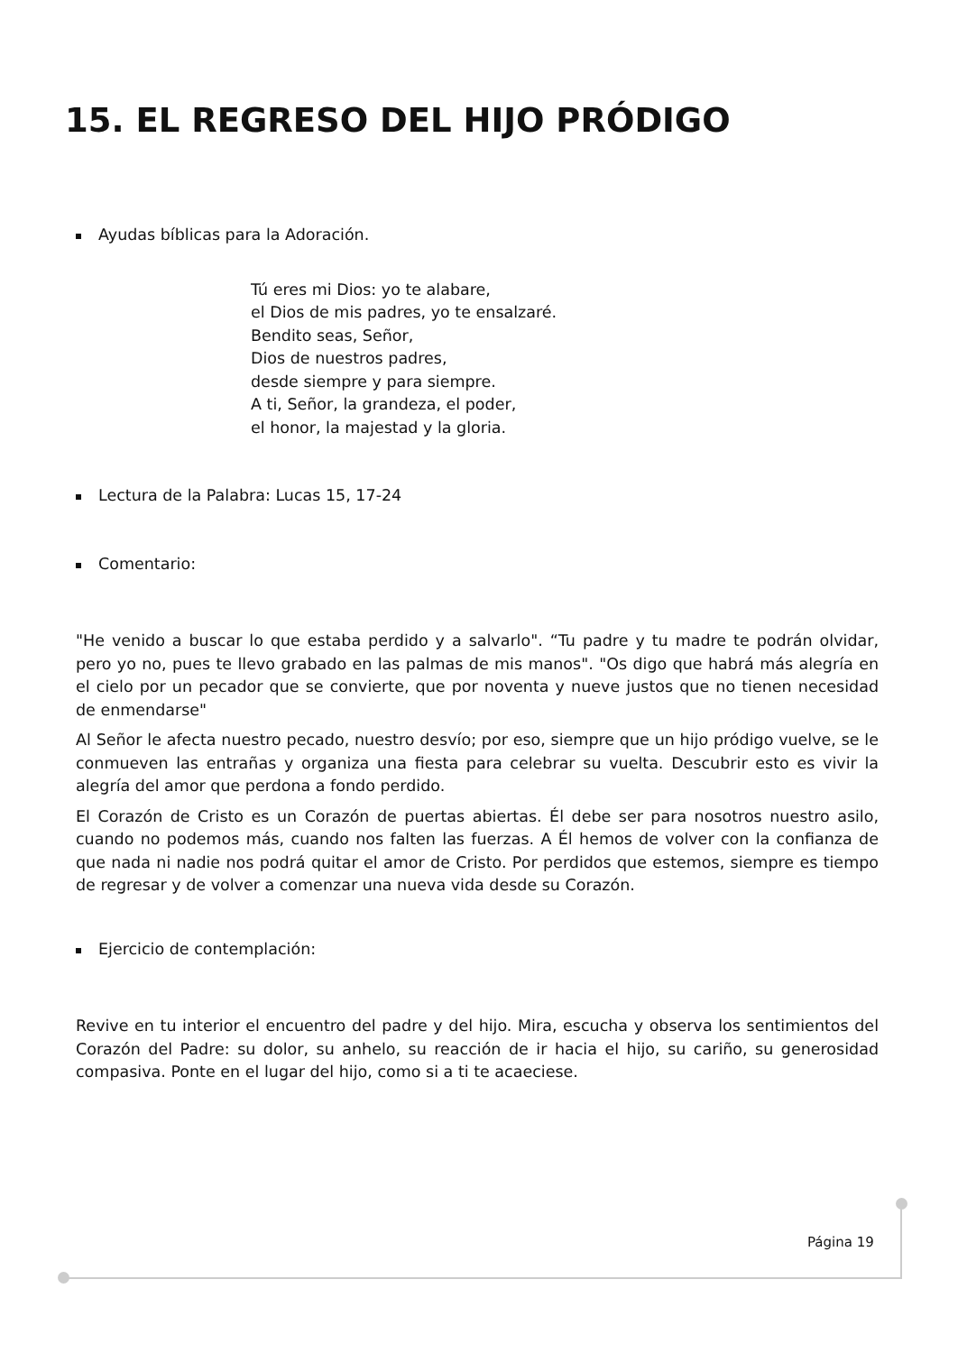15. EL REGRESO DEL HIJO PRÓDIGO
Ayudas bíblicas para la Adoración.
Tú eres mi Dios: yo te alabare,
el Dios de mis padres, yo te ensalzaré.
Bendito seas, Señor,
Dios de nuestros padres,
desde siempre y para siempre.
A ti, Señor, la grandeza, el poder,
el honor, la majestad y la gloria.
Lectura de la Palabra: Lucas 15, 17-24
Comentario:
"He venido a buscar lo que estaba perdido y a salvarlo". “Tu padre y tu madre te podrán olvidar, pero yo no, pues te llevo grabado en las palmas de mis manos". "Os digo que habrá más alegría en el cielo por un pecador que se convierte, que por noventa y nueve justos que no tienen necesidad de enmendarse"
Al Señor le afecta nuestro pecado, nuestro desvío; por eso, siempre que un hijo pródigo vuelve, se le conmueven las entrañas y organiza una fiesta para celebrar su vuelta. Descubrir esto es vivir la alegría del amor que perdona a fondo perdido.
El Corazón de Cristo es un Corazón de puertas abiertas. Él debe ser para nosotros nuestro asilo, cuando no podemos más, cuando nos falten las fuerzas. A Él hemos de volver con la confianza de que nada ni nadie nos podrá quitar el amor de Cristo. Por perdidos que estemos, siempre es tiempo de regresar y de volver a comenzar una nueva vida desde su Corazón.
Ejercicio de contemplación:
Revive en tu interior el encuentro del padre y del hijo. Mira, escucha y observa los sentimientos del Corazón del Padre: su dolor, su anhelo, su reacción de ir hacia el hijo, su cariño, su generosidad compasiva. Ponte en el lugar del hijo, como si a ti te acaeciese.
Página 19